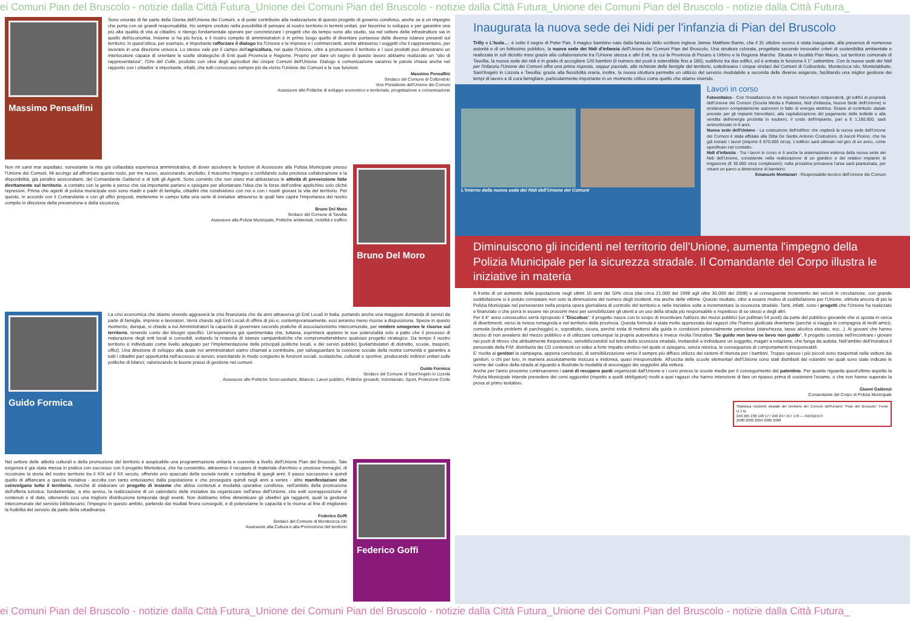ei Comuni Pian del Bruscolo - notizie dalla Città Futura_Unione dei Comuni Pian del Bruscolo - notizie dalla Città Futura_Unione dei Comuni Pian del Bruscolo - notizie dalla Città Futura_
Massimo Pensalfini
Sono onorato di far parte della Giunta dell'Unione dei Comuni, e di poter contribuire alla realizzazione di questo progetto di governo condiviso, anche se è un impegno che porta con sé grandi responsabilità. Ho sempre creduto nella possibilità di pensare al nostro territorio in termini unitari, per favorirne lo sviluppo e per garantire una più alta qualità di vita ai cittadini, e ritengo fondamentale operare per concretizzare i progetti che da tempo sono allo studio, sia nel settore delle infrastrutture sia in quello dell'economia. Insieme si ha più forza, e il nostro compito di amministratori è in primo luogo quello di diventare portavoce delle diverse istanze presenti sul territorio: in quest'ottica, per esempio, è importante rafforzare il dialogo tra l'Unione e le imprese e i commercianti, anche attraverso i soggetti che li rappresentano, per lavorare in una direzione univoca. Lo stesso vale per il campo dell'agricoltura, nel quale l'Unione, oltre a promuovere il territorio e i suoi prodotti può dimostrarsi un interlocutore capace di orientare le scelte strategiche di Enti quali Provincia e Regione. Proprio per dare un segno di questo lavoro abbiamo realizzato un "olio di rappresentanza", l'Oro del Colle, prodotto con olive degli agricoltori dei cinque Comuni dell'Unione. Dialogo e comunicazione saranno le parole chiave anche nel rapporto con i cittadini: è importante, infatti, che tutti conoscano sempre più da vicino l'Unione dei Comuni e le sue funzioni.
Massimo Pensalfini
Sindaco del Comune di Colbordolo
Vice Presidente dell'Unione dei Comuni
Assessore alle Politiche di sviluppo economico e territoriale, progettazione e comunicazione
Non mi sarei mai aspettato, nonostante la mia già collaudata esperienza amministrativa, di dover assolvere le funzioni di Assessore alla Polizia Municipale presso l'Unione dei Comuni. Mi accingo ad affrontare questo ruolo, per me nuovo, assicurando, anzitutto, il massimo impegno e confidando sulla preziosa collaborazione e la disponibilità, già peraltro assicuratami, del Comandante Galdenzi e di tutti gli Agenti. Sono convinto che non siano mai abbastanza le attività di prevenzione fatte direttamente sul territorio, a contatto con la gente e penso che sia importante parlarsi e spiegare per allontanare l'idea che le forze dell'ordine applichino solo cliché repressivi. Prima che agenti di polizia municipale essi sono madri e padri di famiglia, cittadini che condividono con noi e con i nostri giovani la vita del territorio. Per questo, in accordo con il Comandante e con gli uffici preposti, metteremo in campo tutta una serie di iniziative attraverso le quali fare capire l'importanza del nostro compito in direzione della prevenzione e della sicurezza.
Bruno Del Moro
Sindaco del Comune di Tavullia
Assessore alla Polizia Municipale, Politiche ambientali, mobilità e traffico
Bruno Del Moro
Guido Formica
La crisi economica che stiamo vivendo aggraverà la crisi finanziaria che da anni attraversa gli Enti Locali in Italia, portando anche una maggiore domanda di servizi da parte di famiglie, imprese e lavoratori. Verrà chiesto agli Enti Locali di offrire di più e, contemporaneamente, essi avranno meno risorse a disposizione. Specie in questo momento, dunque, si chiede a noi Amministratori la capacità di governare secondo pratiche di associazionismo intercomunale, per rendere omogenee le risorse sul territorio, tenendo conto dei bisogni specifici. Un'esperienza già sperimentata che, tuttavia, esprimerà appieno le sue potenzialità solo a patto che il processo di maturazione degli enti locali si consolidi, evitando la rinascita di istanze campanilistiche che comprometterebbero qualsiasi progetto strategico. Da tempo il nostro territorio è individuato come livello adeguato per l'implementazione delle principali politiche locali, e dei servizi pubblici (poliambulatori di distretto, scuole, trasporti, uffici). Una direzione di sviluppo alla quale noi amministratori siamo chiamati a contribuire, per salvaguardare la coesione sociale della nostra comunità e garantire a tutti i cittadini pari opportunità nell'accesso ai servizi, esercitando in modo congiunto le funzioni sociali, scolastiche, culturali e sportive; producendo indirizzi unitari sulle politiche di bilanci; valorizzando le buone prassi di gestione nei comuni.
Guido Formica
Sindaco del Comune di Sant'Angelo in Lizzola
Assessore alle Politiche Socio-sanitarie, Bilancio, Lavori pubblici, Politiche giovanili, Volontariato, Sport, Protezione Civile
Nel settore delle attività culturali e della promozione del territorio è auspicabile una programmazione unitaria e coerente a livello dell'Unione Pian del Bruscolo. Tale esigenza è già stata messa in pratica con successo con il progetto Memoteca, che ha consentito, attraverso il recupero di materiale d'archivio e preziose immagini, di ricostruire la storia del nostro territorio tra il XIX ed il XX secolo, offrendo uno spaccato della società rurale e contadina di quegli anni. Il passo successivo è quindi quello di affiancare a questa iniziativa - accolta con tanto entusiasmo dalla popolazione e che proseguirà quindi negli anni a venire - altre manifestazioni che coinvolgano tutto il territorio, nonché di elaborare un progetto di insieme che abbia contenuti e modalità operative condivise, nell'ambito della promozione dell'offerta turistica: fondamentale, a mio avviso, la realizzazione di un calendario delle iniziative da organizzare nell'area dell'Unione, che eviti sovrapposizione di contenuti e di date, ottenendo così una migliore distribuzione temporale degli eventi. Non dobbiamo infine dimenticare gli obiettivi già raggiunti, quali la gestione intercomunale del servizio bibliotecario; l'impegno in questo ambito, partendo dai risultati finora conseguiti, è di potenziarne le capacità e le risorse al fine di migliorare la fruibilità del servizio da parte della cittadinanza.
Federico Goffi
Sindaco del Comune di Montecicca rdo
Assessore alla Cultura e alla Promozione del territorio
Federico Goffi
Inaugurata la nuova sede dei Nidi per l'infanzia di Pian del Bruscolo
Trilly e L'Isola…: è sotto il segno di Peter Pan, il magico bambino nato dalla fantasia dello scrittore inglese James Matthew Barrie, che il 31 ottobre scorso è stata inaugurata, alla presenza di numerose autorità e di un foltissimo pubblico, la nuova sede dei Nidi d'infanzia dell'Unione dei Comuni Pian del Bruscolo. Una struttura colorata, progettata secondo innovativi criteri di sostenibilità ambientale e realizzata in soli diciotto mesi grazie alla collaborazione tra l'Unione stessa e altri Enti, tra cui la Provincia di Pesaro e Urbino e la Regione Marche. Situata in località Pian Mauro, sul territorio comunale di Tavullia, la nuova sede dei nidi è in grado di accogliere 120 bambini (il numero dei posti è estendibile fino a 180), suddivisi tra due edifici, ed è entrata in funzione il 1° settembre. Con la nuova sede dei Nidi per l'infanzia l'Unione dei Comuni offre una prima risposta, seppur parziale, alle richieste delle famiglie del territorio, sottolineano i cinque sindaci dei Comuni di Colbordolo, Montecicca rdo, Montelabbate, Sant'Angelo in Lizzola e Tavullia; grazie alla flessibilità oraria, inoltre, la nuova struttura permette un utilizzo del servizio modulabile a seconda delle diverse esigenze, facilitando una miglior gestione dei tempi di lavoro e di cura famigliare, particolarmente importante in un momento critico come quello che stiamo vivendo.
L'interno della nuova sede dei Nidi dell'Unione dei Comuni
Lavori in corso
Fotovoltaico - Con l'installazione di tre impianti fotovoltaici indipendenti, gli edifici di proprietà dell'Unione dei Comuni (Scuola Media e Palestra, Nidi d'infanzia, Nuova Sede dell'Unione) si renderanno completamente autonomi in fatto di energia elettrica. Grazie al contributo statale previsto per gli impianti fotovoltaici, alla capitalizzazione del pagamento delle bollette e alla vendita dell'energia prodotta in esubero, il costo dell'impianto, pari a € 1.160.000, sarà ammortizzato in 9 anni.
Nuova sede dell'Unione - La costruzione dell'edificio che ospiterà la nuova sede dell'Unione dei Comuni è stata affidata alla Ditta De Santis Antonio Costruzioni, di Ascoli Piceno, che ha già iniziato i lavori (importo € 870.000 circa). L'edificio sarà ultimato nel giro di un anno, come specificato nel contratto.
Nidi d'infanzia - Tra i lavori in corso vi è anche la sistemazione esterna della nuova sede dei Nidi dell'Unione, consistente nella realizzazione di un giardino e del relativo impianto di irrigazione (€ 30.000 circa complessivi); nella prossima primavera l'area sarà piantumata, per creare un parco a dimensione di bambino.
Emanuele Montanari - Responsabile tecnico dell'Unione dei Comuni
Diminuiscono gli incidenti nel territorio dell'Unione, aumenta l'impegno della Polizia Municipale per la sicurezza stradale. Il Comandante del Corpo illustra le iniziative in materia
A fronte di un aumento della popolazione negli ultimi 10 anni del 50% circa (dai circa 21.000 del 1998 agli oltre 30.000 del 2008) e al conseguente incremento dei veicoli in circolazione, con grande soddisfazione si è potuto constatare non solo la diminuzione del numero degli incidenti, ma anche delle vittime. Questo risultato, oltre a essere motivo di soddisfazione per l'Unione, stimola ancora di più la Polizia Municipale nel perseverare nella propria opera giornaliera di controllo del territorio e nelle iniziative volte a incrementare la sicurezza stradale. Tanti, infatti, sono i progetti che l'Unione ha realizzato e finanziato o che porrà in essere nei prossimi mesi per sensibilizzare gli utenti a un uso della strada più responsabile e rispettoso di se stessi e degli altri.
Per il 4° anno consecutivo verrà riproposto il "Discobus": il progetto nasce con lo scopo di incentivare l'utilizzo dei mezzi pubblici (un pullman 54 posti) da parte del pubblico giovanile che si sposta in cerca di divertimenti, verso la riviera romagnola e nel territorio della provincia. Questa formula è stata molto apprezzata dai ragazzi che l'hanno giudicata divertente (perché si viaggia in compagnia di molti amici), comoda (evita problemi di parcheggio) e, soprattutto, sicura, perché evita di mettersi alla guida in condizioni potenzialmente pericolose (stanchezza, tasso alcolico elevato, ecc...). Ai giovani che hanno deciso di non avvalersi del mezzo pubblico e di utilizzare comunque la propria autovettura è invece rivolta l'iniziativa "Se guido non bevo-se bevo non guido". Il progetto consiste nell'incontrare i giovani nei posti di ritrovo che abitualmente frequentano, sensibilizzandoli sul tema della sicurezza stradale, invitandoli a individuare un soggetto, magari a rotazione, che funga da autista. Nell'ambito dell'iniziativa il personale della P.M. distribuirà dei CD contenenti un video a forte impatto emotivo nel quale si spiegano, senza retorica, le conseguenze di comportamenti irresponsabili.
E' rivolta ai genitori la campagna, appena conclusasi, di sensibilizzazione verso il sempre più diffuso utilizzo dei sistemi di ritenuta per i bambini. Troppo spesso i più piccoli sono trasportati nelle vetture dai genitori, o chi per loro, in maniera assolutamente insicura e inidonea, quasi irresponsabile. All'uscita delle scuole elementari dell'Unione sono stati distribuiti dei volantini nei quali sono state indicate le norme del codice della strada al riguardo e illustrate le modalità di ancoraggio dei seggiolini alla vettura.
Anche per l'anno prossimo continueranno i corsi di recupero punti organizzati dall'Unione e i corsi presso le scuole medie per il conseguimento del patentino. Per quanto riguarda quest'ultimo aspetto la Polizia Municipale intende prevedere dei corsi aggiuntivi (rispetto a quelli obbligatori) rivolti a quei ragazzi che hanno intenzione di fare un ripasso prima di sostenere l'esame, o che non hanno superato la prova al primo tentativo.
Gianni Galdenzi
Comandante del Corpo di Polizia Municipale
Statistica incidenti stradali del territorio dei Comuni dell'Unione "Pian del Bruscolo" Fonte U.T.G.
248 265 238 198 177 246 247 157 176 — INCIDENTI
2000 2002 2004 2006 2008
ei Comuni Pian del Bruscolo - notizie dalla Città Futura_Unione dei Comuni Pian del Bruscolo - notizie dalla Città Futura_Unione dei Comuni Pian del Bruscolo - notizie dalla Città Futura_